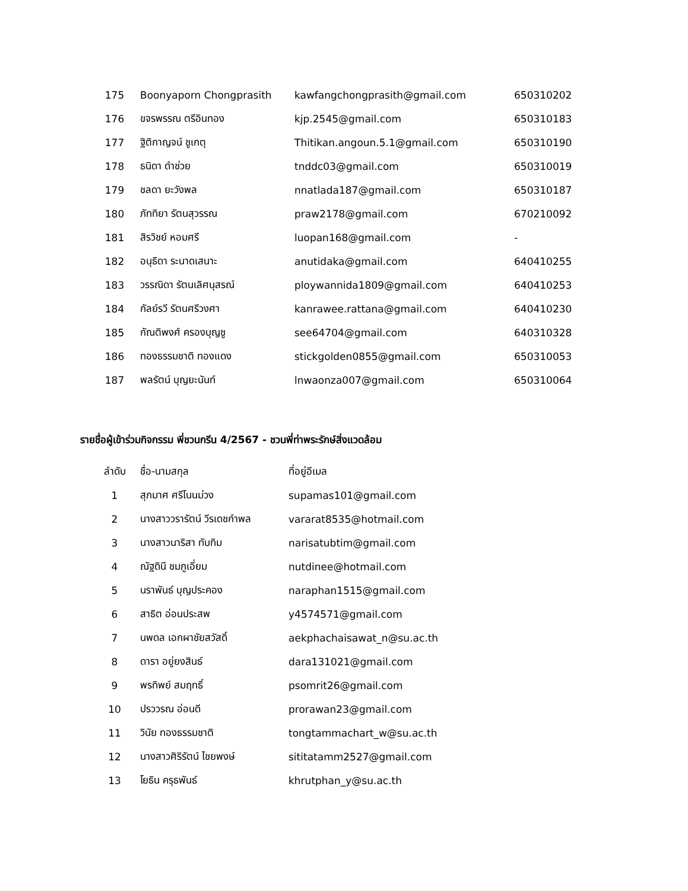| 175 | Boonyaporn Chongprasith | kawfangchongprasith@gmail.com | 650310202 |
| 176 | ขจรพรรณ ตรีอินทอง | kjp.2545@gmail.com | 650310183 |
| 177 | ฐิติกาญจน์ ชูเกตุ | Thitikan.angoun.5.1@gmail.com | 650310190 |
| 178 | ธนิดา ดำช่วย | tnddc03@gmail.com | 650310019 |
| 179 | ชลดา ยะวังพล | nnatlada187@gmail.com | 650310187 |
| 180 | ภัททิยา รัตนสุวรรณ | praw2178@gmail.com | 670210092 |
| 181 | สิรวิชย์ หอมศรี | luopan168@gmail.com | - |
| 182 | อนุธิดา ระนาดเสนาะ | anutidaka@gmail.com | 640410255 |
| 183 | วรรณิดา รัตนเลิศนุสรณ์ | ploywannida1809@gmail.com | 640410253 |
| 184 | กัลย์รวี รัตนศรีวงศา | kanrawee.rattana@gmail.com | 640410230 |
| 185 | กัณติพงศ์ ครองบุญชู | see64704@gmail.com | 640310328 |
| 186 | ทองธรรมชาติ ทองแดง | stickgolden0855@gmail.com | 650310053 |
| 187 | พลรัตน์ บุญยะนันท์ | lnwaonza007@gmail.com | 650310064 |
รายชื่อผู้เข้าร่วมกิจกรรม พี่ชวนกรีน 4/2567 - ชวนพี่ท่าพระรักษ์สิ่งแวดล้อม
| ลำดับ | ชื่อ-นามสกุล | ที่อยู่อีเมล |
| --- | --- | --- |
| 1 | สุภมาศ ศรีโนนม่วง | supamas101@gmail.com |
| 2 | นางสาววรารัตน์ วีรเดชกำพล | vararat8535@hotmail.com |
| 3 | นางสาวนาริสา ทับทิม | narisatubtim@gmail.com |
| 4 | ณัฐดินี ชมภูเอี่ยม | nutdinee@hotmail.com |
| 5 | นราพันธ์ บุญประคอง | naraphan1515@gmail.com |
| 6 | สาธิต อ่อนประสพ | y4574571@gmail.com |
| 7 | นพดล เอกผาชัยสวัสดิ์ | aekphachaisawat_n@su.ac.th |
| 8 | ดารา อยู่ยงสินธ์ | dara131021@gmail.com |
| 9 | พรทิพย์ สมฤทธิ์ | psomrit26@gmail.com |
| 10 | ปรววรณ อ่อนดี | prorawan23@gmail.com |
| 11 | วินัย ทองธรรมชาติ | tongtammachart_w@su.ac.th |
| 12 | นางสาวศิริรัตน์ ไชยพงษ์ | sititatamm2527@gmail.com |
| 13 | โยธิน ครุธพันธ์ | khrutphan_y@su.ac.th |